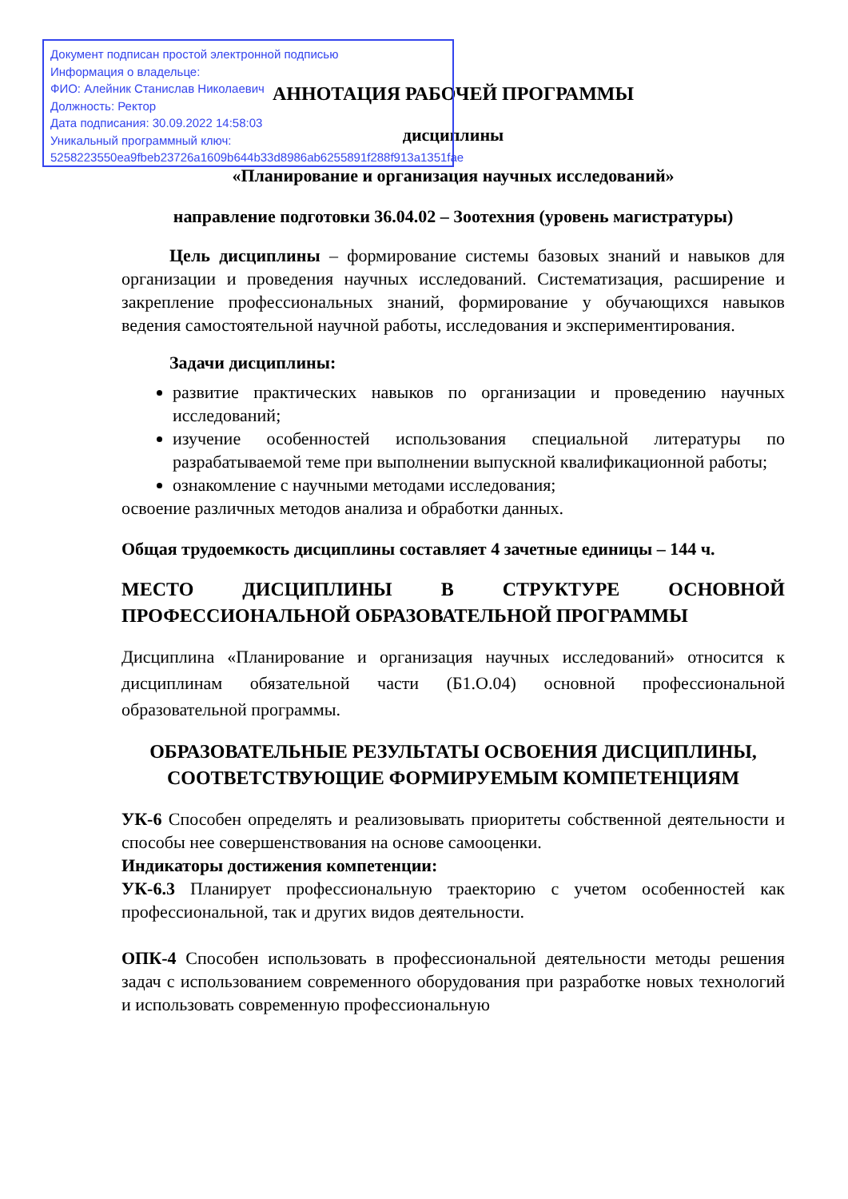Документ подписан простой электронной подписью
Информация о владельце:
ФИО: Алейник Станислав Николаевич
Должность: Ректор
Дата подписания: 30.09.2022 14:58:03
Уникальный программный ключ:
5258223550ea9fbeb23726a1609b644b33d8986ab6255891f288f913a1351fae
АННОТАЦИЯ РАБОЧЕЙ ПРОГРАММЫ
дисциплины
«Планирование и организация научных исследований»
направление подготовки 36.04.02 – Зоотехния (уровень магистратуры)
Цель дисциплины – формирование системы базовых знаний и навыков для организации и проведения научных исследований. Систематизация, расширение и закрепление профессиональных знаний, формирование у обучающихся навыков ведения самостоятельной научной работы, исследования и экспериментирования.
Задачи дисциплины:
развитие практических навыков по организации и проведению научных исследований;
изучение особенностей использования специальной литературы по разрабатываемой теме при выполнении выпускной квалификационной работы;
ознакомление с научными методами исследования;
освоение различных методов анализа и обработки данных.
Общая трудоемкость дисциплины составляет 4 зачетные единицы – 144 ч.
МЕСТО ДИСЦИПЛИНЫ В СТРУКТУРЕ ОСНОВНОЙ ПРОФЕССИОНАЛЬНОЙ ОБРАЗОВАТЕЛЬНОЙ ПРОГРАММЫ
Дисциплина «Планирование и организация научных исследований» относится к дисциплинам обязательной части (Б1.О.04) основной профессиональной образовательной программы.
ОБРАЗОВАТЕЛЬНЫЕ РЕЗУЛЬТАТЫ ОСВОЕНИЯ ДИСЦИПЛИНЫ, СООТВЕТСТВУЮЩИЕ ФОРМИРУЕМЫМ КОМПЕТЕНЦИЯМ
УК-6 Способен определять и реализовывать приоритеты собственной деятельности и способы нее совершенствования на основе самооценки.
Индикаторы достижения компетенции:
УК-6.3 Планирует профессиональную траекторию с учетом особенностей как профессиональной, так и других видов деятельности.
ОПК-4 Способен использовать в профессиональной деятельности методы решения задач с использованием современного оборудования при разработке новых технологий и использовать современную профессиональную